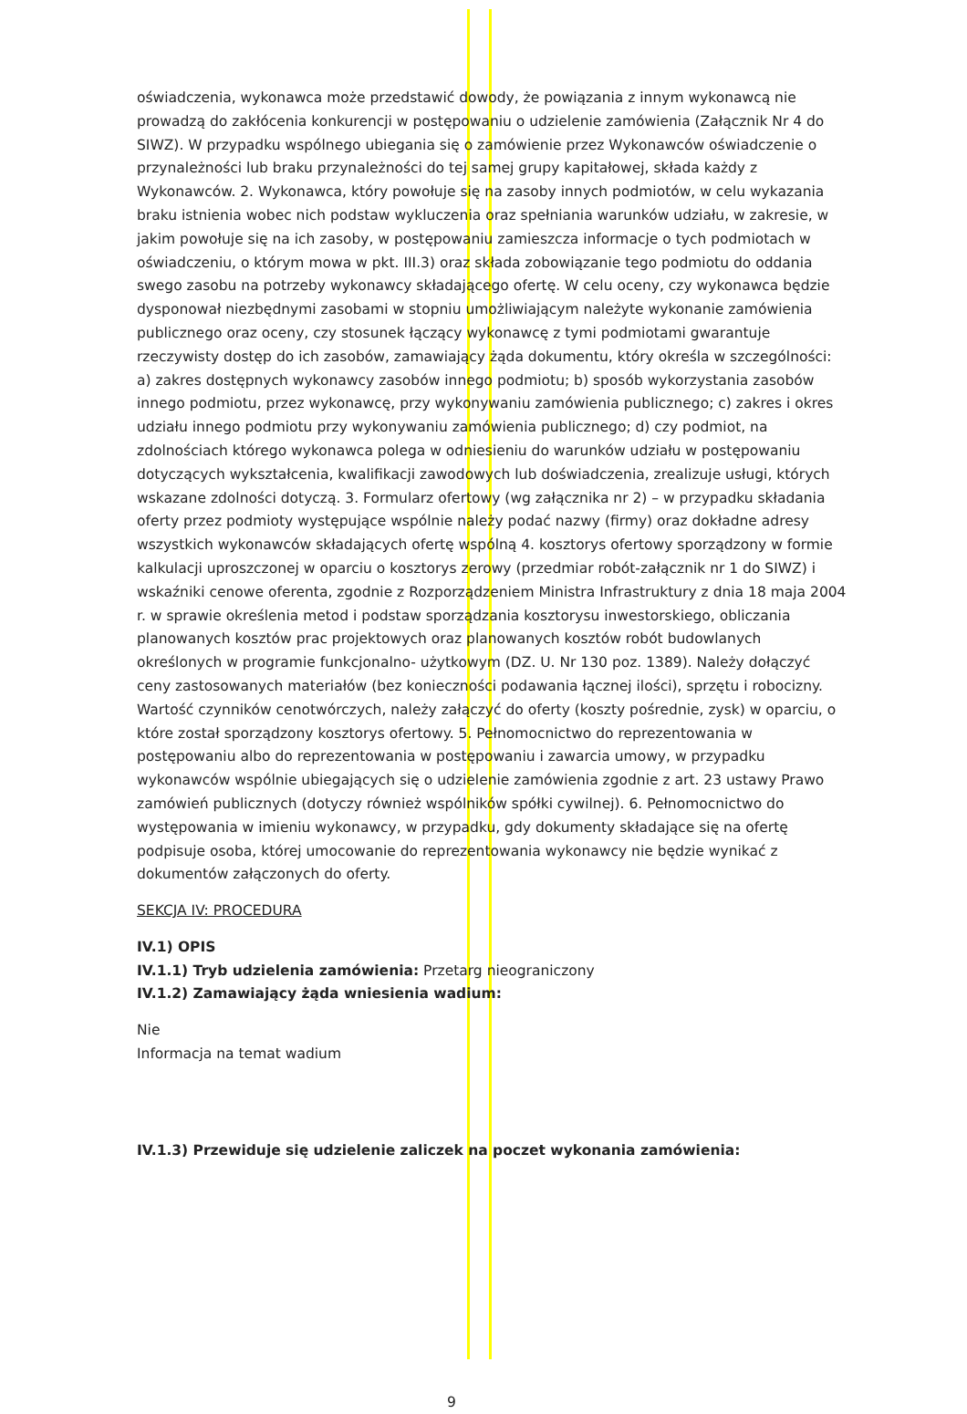oświadczenia, wykonawca może przedstawić dowody, że powiązania z innym wykonawcą nie prowadzą do zakłócenia konkurencji w postępowaniu o udzielenie zamówienia (Załącznik Nr 4 do SIWZ). W przypadku wspólnego ubiegania się o zamówienie przez Wykonawców oświadczenie o przynależności lub braku przynależności do tej samej grupy kapitałowej, składa każdy z Wykonawców. 2. Wykonawca, który powołuje się na zasoby innych podmiotów, w celu wykazania braku istnienia wobec nich podstaw wykluczenia oraz spełniania warunków udziału, w zakresie, w jakim powołuje się na ich zasoby, w postępowaniu zamieszcza informacje o tych podmiotach w oświadczeniu, o którym mowa w pkt. III.3) oraz składa zobowiązanie tego podmiotu do oddania swego zasobu na potrzeby wykonawcy składającego ofertę. W celu oceny, czy wykonawca będzie dysponował niezbędnymi zasobami w stopniu umożliwiającym należyte wykonanie zamówienia publicznego oraz oceny, czy stosunek łączący wykonawcę z tymi podmiotami gwarantuje rzeczywisty dostęp do ich zasobów, zamawiający żąda dokumentu, który określa w szczególności: a) zakres dostępnych wykonawcy zasobów innego podmiotu; b) sposób wykorzystania zasobów innego podmiotu, przez wykonawcę, przy wykonywaniu zamówienia publicznego; c) zakres i okres udziału innego podmiotu przy wykonywaniu zamówienia publicznego; d) czy podmiot, na zdolnościach którego wykonawca polega w odniesieniu do warunków udziału w postępowaniu dotyczących wykształcenia, kwalifikacji zawodowych lub doświadczenia, zrealizuje usługi, których wskazane zdolności dotyczą. 3. Formularz ofertowy (wg załącznika nr 2) – w przypadku składania oferty przez podmioty występujące wspólnie należy podać nazwy (firmy) oraz dokładne adresy wszystkich wykonawców składających ofertę wspólną 4. kosztorys ofertowy sporządzony w formie kalkulacji uproszczonej w oparciu o kosztorys zerowy (przedmiar robót-załącznik nr 1 do SIWZ) i wskaźniki cenowe oferenta, zgodnie z Rozporządzeniem Ministra Infrastruktury z dnia 18 maja 2004 r. w sprawie określenia metod i podstaw sporządzania kosztorysu inwestorskiego, obliczania planowanych kosztów prac projektowych oraz planowanych kosztów robót budowlanych określonych w programie funkcjonalno- użytkowym (DZ. U. Nr 130 poz. 1389). Należy dołączyć ceny zastosowanych materiałów (bez konieczności podawania łącznej ilości), sprzętu i robocizny. Wartość czynników cenotwórczych, należy załączyć do oferty (koszty pośrednie, zysk) w oparciu, o które został sporządzony kosztorys ofertowy. 5. Pełnomocnictwo do reprezentowania w postępowaniu albo do reprezentowania w postępowaniu i zawarcia umowy, w przypadku wykonawców wspólnie ubiegających się o udzielenie zamówienia zgodnie z art. 23 ustawy Prawo zamówień publicznych (dotyczy również wspólników spółki cywilnej). 6. Pełnomocnictwo do występowania w imieniu wykonawcy, w przypadku, gdy dokumenty składające się na ofertę podpisuje osoba, której umocowanie do reprezentowania wykonawcy nie będzie wynikać z dokumentów załączonych do oferty.
SEKCJA IV: PROCEDURA
IV.1) OPIS
IV.1.1) Tryb udzielenia zamówienia: Przetarg nieograniczony
IV.1.2) Zamawiający żąda wniesienia wadium:
Nie
Informacja na temat wadium
IV.1.3) Przewiduje się udzielenie zaliczek na poczet wykonania zamówienia:
9